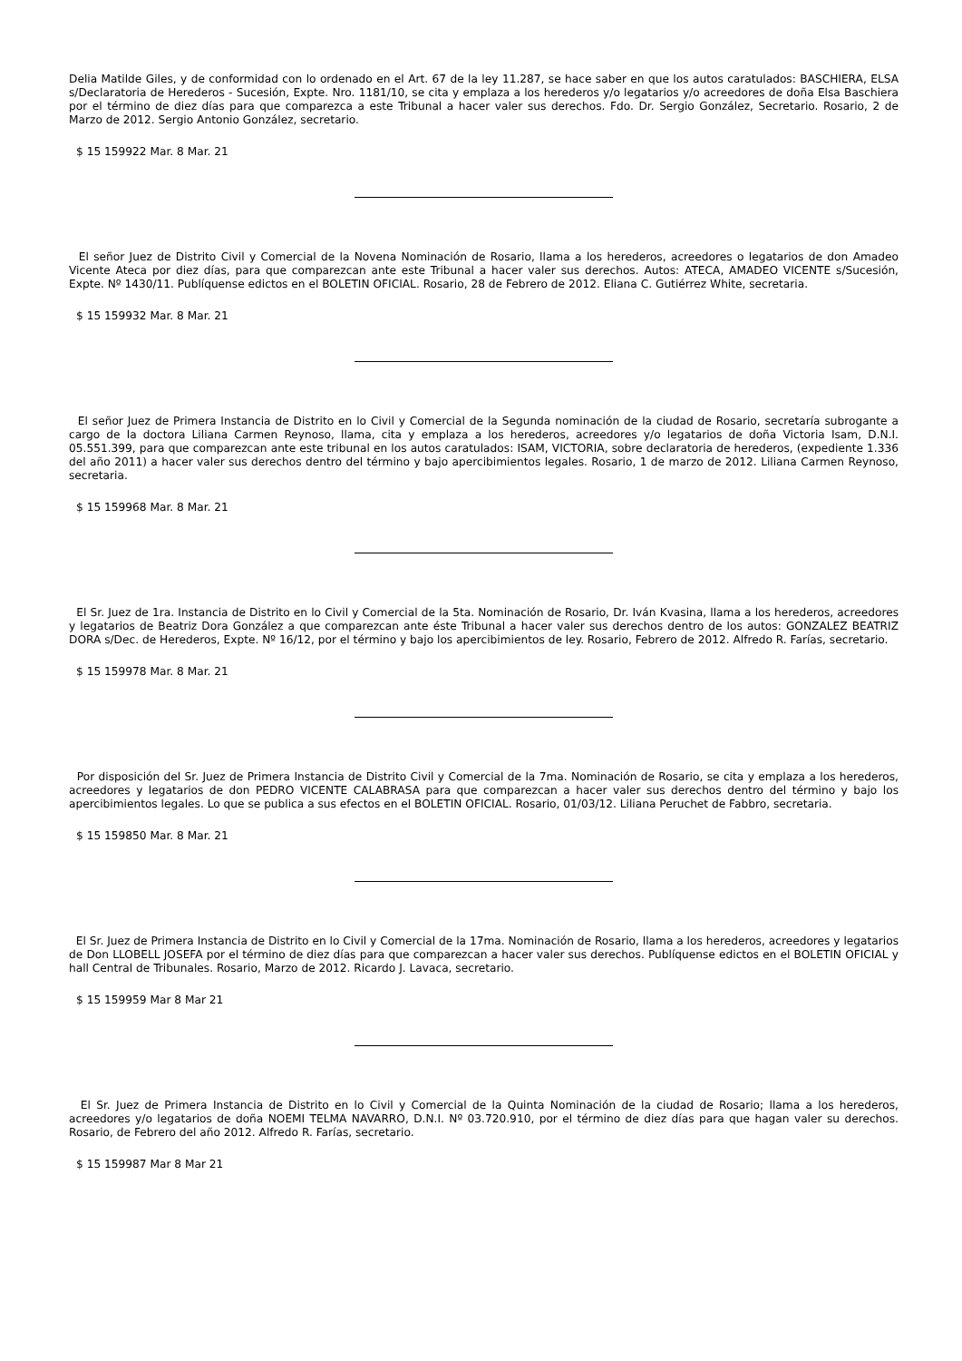Delia Matilde Giles, y de conformidad con lo ordenado en el Art. 67 de la ley 11.287, se hace saber en que los autos caratulados: BASCHIERA, ELSA s/Declaratoria de Herederos - Sucesión, Expte. Nro. 1181/10, se cita y emplaza a los herederos y/o legatarios y/o acreedores de doña Elsa Baschiera por el término de diez días para que comparezca a este Tribunal a hacer valer sus derechos. Fdo. Dr. Sergio González, Secretario. Rosario, 2 de Marzo de 2012. Sergio Antonio González, secretario.
$ 15 159922 Mar. 8 Mar. 21
El señor Juez de Distrito Civil y Comercial de la Novena Nominación de Rosario, llama a los herederos, acreedores o legatarios de don Amadeo Vicente Ateca por diez días, para que comparezcan ante este Tribunal a hacer valer sus derechos. Autos: ATECA, AMADEO VICENTE s/Sucesión, Expte. Nº 1430/11. Publíquense edictos en el BOLETIN OFICIAL. Rosario, 28 de Febrero de 2012. Eliana C. Gutiérrez White, secretaria.
$ 15 159932 Mar. 8 Mar. 21
El señor Juez de Primera Instancia de Distrito en lo Civil y Comercial de la Segunda nominación de la ciudad de Rosario, secretaría subrogante a cargo de la doctora Liliana Carmen Reynoso, llama, cita y emplaza a los herederos, acreedores y/o legatarios de doña Victoria Isam, D.N.I. 05.551.399, para que comparezcan ante este tribunal en los autos caratulados: ISAM, VICTORIA, sobre declaratoria de herederos, (expediente 1.336 del año 2011) a hacer valer sus derechos dentro del término y bajo apercibimientos legales. Rosario, 1 de marzo de 2012. Liliana Carmen Reynoso, secretaria.
$ 15 159968 Mar. 8 Mar. 21
El Sr. Juez de 1ra. Instancia de Distrito en lo Civil y Comercial de la 5ta. Nominación de Rosario, Dr. Iván Kvasina, llama a los herederos, acreedores y legatarios de Beatriz Dora González a que comparezcan ante éste Tribunal a hacer valer sus derechos dentro de los autos: GONZALEZ BEATRIZ DORA s/Dec. de Herederos, Expte. Nº 16/12, por el término y bajo los apercibimientos de ley. Rosario, Febrero de 2012. Alfredo R. Farías, secretario.
$ 15 159978 Mar. 8 Mar. 21
Por disposición del Sr. Juez de Primera Instancia de Distrito Civil y Comercial de la 7ma. Nominación de Rosario, se cita y emplaza a los herederos, acreedores y legatarios de don PEDRO VICENTE CALABRASA para que comparezcan a hacer valer sus derechos dentro del término y bajo los apercibimientos legales. Lo que se publica a sus efectos en el BOLETIN OFICIAL. Rosario, 01/03/12. Liliana Peruchet de Fabbro, secretaria.
$ 15 159850 Mar. 8 Mar. 21
El Sr. Juez de Primera Instancia de Distrito en lo Civil y Comercial de la 17ma. Nominación de Rosario, llama a los herederos, acreedores y legatarios de Don LLOBELL JOSEFA por el término de diez días para que comparezcan a hacer valer sus derechos. Publíquense edictos en el BOLETIN OFICIAL y hall Central de Tribunales. Rosario, Marzo de 2012. Ricardo J. Lavaca, secretario.
$ 15 159959 Mar 8 Mar 21
El Sr. Juez de Primera Instancia de Distrito en lo Civil y Comercial de la Quinta Nominación de la ciudad de Rosario; llama a los herederos, acreedores y/o legatarios de doña NOEMI TELMA NAVARRO, D.N.I. Nº 03.720.910, por el término de diez días para que hagan valer su derechos. Rosario, de Febrero del año 2012. Alfredo R. Farías, secretario.
$ 15 159987 Mar 8 Mar 21